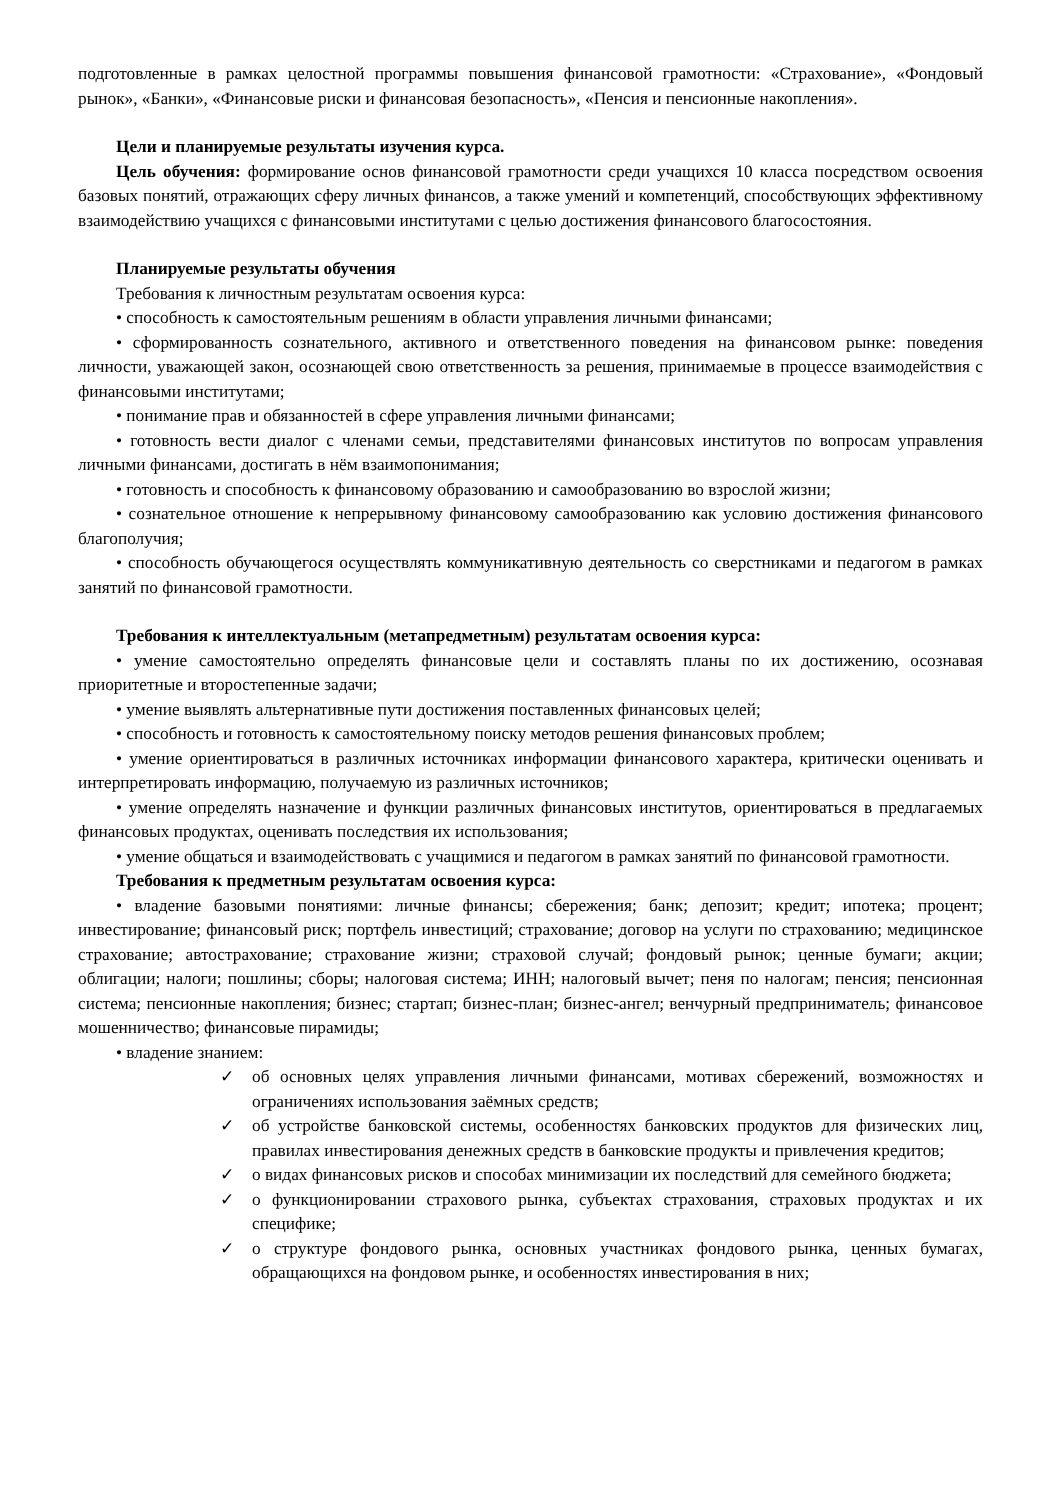подготовленные в рамках целостной программы повышения финансовой грамотности: «Страхование», «Фондовый рынок», «Банки», «Финансовые риски и финансовая безопасность», «Пенсия и пенсионные накопления».
Цели и планируемые результаты изучения курса.
Цель обучения: формирование основ финансовой грамотности среди учащихся 10 класса посредством освоения базовых понятий, отражающих сферу личных финансов, а также умений и компетенций, способствующих эффективному взаимодействию учащихся с финансовыми институтами с целью достижения финансового благосостояния.
Планируемые результаты обучения
Требования к личностным результатам освоения курса:
• способность к самостоятельным решениям в области управления личными финансами;
• сформированность сознательного, активного и ответственного поведения на финансовом рынке: поведения личности, уважающей закон, осознающей свою ответственность за решения, принимаемые в процессе взаимодействия с финансовыми институтами;
• понимание прав и обязанностей в сфере управления личными финансами;
• готовность вести диалог с членами семьи, представителями финансовых институтов по вопросам управления личными финансами, достигать в нём взаимопонимания;
• готовность и способность к финансовому образованию и самообразованию во взрослой жизни;
• сознательное отношение к непрерывному финансовому самообразованию как условию достижения финансового благополучия;
• способность обучающегося осуществлять коммуникативную деятельность со сверстниками и педагогом в рамках занятий по финансовой грамотности.
Требования к интеллектуальным (метапредметным) результатам освоения курса:
• умение самостоятельно определять финансовые цели и составлять планы по их достижению, осознавая приоритетные и второстепенные задачи;
• умение выявлять альтернативные пути достижения поставленных финансовых целей;
• способность и готовность к самостоятельному поиску методов решения финансовых проблем;
• умение ориентироваться в различных источниках информации финансового характера, критически оценивать и интерпретировать информацию, получаемую из различных источников;
• умение определять назначение и функции различных финансовых институтов, ориентироваться в предлагаемых финансовых продуктах, оценивать последствия их использования;
• умение общаться и взаимодействовать с учащимися и педагогом в рамках занятий по финансовой грамотности.
Требования к предметным результатам освоения курса:
• владение базовыми понятиями: личные финансы; сбережения; банк; депозит; кредит; ипотека; процент; инвестирование; финансовый риск; портфель инвестиций; страхование; договор на услуги по страхованию; медицинское страхование; автострахование; страхование жизни; страховой случай; фондовый рынок; ценные бумаги; акции; облигации; налоги; пошлины; сборы; налоговая система; ИНН; налоговый вычет; пеня по налогам; пенсия; пенсионная система; пенсионные накопления; бизнес; стартап; бизнес-план; бизнес-ангел; венчурный предприниматель; финансовое мошенничество; финансовые пирамиды;
• владение знанием:
✓ об основных целях управления личными финансами, мотивах сбережений, возможностях и ограничениях использования заёмных средств;
✓ об устройстве банковской системы, особенностях банковских продуктов для физических лиц, правилах инвестирования денежных средств в банковские продукты и привлечения кредитов;
✓ о видах финансовых рисков и способах минимизации их последствий для семейного бюджета;
✓ о функционировании страхового рынка, субъектах страхования, страховых продуктах и их специфике;
✓ о структуре фондового рынка, основных участниках фондового рынка, ценных бумагах, обращающихся на фондовом рынке, и особенностях инвестирования в них;